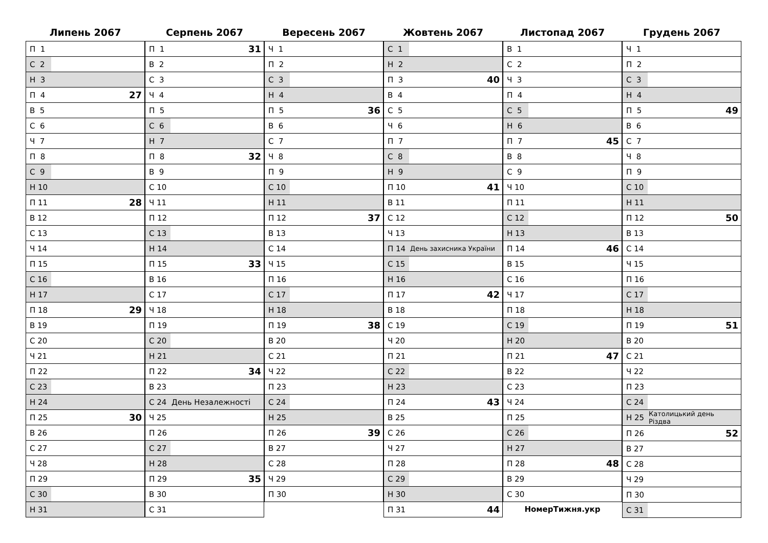Липень 2067
| П 1 | |
| С 2 | |
| Н 3 | |
| П 4 | 27 |
| В 5 | |
| С 6 | |
| Ч 7 | |
| П 8 | |
| С 9 | |
| Н 10 | |
| П 11 | 28 |
| В 12 | |
| С 13 | |
| Ч 14 | |
| П 15 | |
| С 16 | |
| Н 17 | |
| П 18 | 29 |
| В 19 | |
| С 20 | |
| Ч 21 | |
| П 22 | |
| С 23 | |
| Н 24 | |
| П 25 | 30 |
| В 26 | |
| С 27 | |
| Ч 28 | |
| П 29 | |
| С 30 | |
| Н 31 | |
Серпень 2067
| П 1 | 31 |
| В 2 | |
| С 3 | |
| Ч 4 | |
| П 5 | |
| С 6 | |
| Н 7 | |
| П 8 | 32 |
| В 9 | |
| С 10 | |
| Ч 11 | |
| П 12 | |
| С 13 | |
| Н 14 | |
| П 15 | 33 |
| В 16 | |
| С 17 | |
| Ч 18 | |
| П 19 | |
| С 20 | |
| Н 21 | |
| П 22 | 34 |
| В 23 | |
| С 24 | День Незалежності |
| Ч 25 | |
| П 26 | |
| С 27 | |
| Н 28 | |
| П 29 | 35 |
| В 30 | |
| С 31 | |
Вересень 2067
| Ч 1 | |
| П 2 | |
| С 3 | |
| Н 4 | |
| П 5 | 36 |
| В 6 | |
| С 7 | |
| Ч 8 | |
| П 9 | |
| С 10 | |
| Н 11 | |
| П 12 | 37 |
| В 13 | |
| С 14 | |
| Ч 15 | |
| П 16 | |
| С 17 | |
| Н 18 | |
| П 19 | 38 |
| В 20 | |
| С 21 | |
| Ч 22 | |
| П 23 | |
| С 24 | |
| Н 25 | |
| П 26 | 39 |
| В 27 | |
| С 28 | |
| Ч 29 | |
| П 30 | |
Жовтень 2067
| С 1 | |
| Н 2 | |
| П 3 | 40 |
| В 4 | |
| С 5 | |
| Ч 6 | |
| П 7 | |
| С 8 | |
| Н 9 | |
| П 10 | 41 |
| В 11 | |
| С 12 | |
| Ч 13 | |
| П 14 | День захисника України |
| С 15 | |
| Н 16 | |
| П 17 | 42 |
| В 18 | |
| С 19 | |
| Ч 20 | |
| П 21 | |
| С 22 | |
| Н 23 | |
| П 24 | 43 |
| В 25 | |
| С 26 | |
| Ч 27 | |
| П 28 | |
| С 29 | |
| Н 30 | |
| П 31 | 44 |
Листопад 2067
| В 1 | |
| С 2 | |
| Ч 3 | |
| П 4 | |
| С 5 | |
| Н 6 | |
| П 7 | 45 |
| В 8 | |
| С 9 | |
| Ч 10 | |
| П 11 | |
| С 12 | |
| Н 13 | |
| П 14 | 46 |
| В 15 | |
| С 16 | |
| Ч 17 | |
| П 18 | |
| С 19 | |
| Н 20 | |
| П 21 | 47 |
| В 22 | |
| С 23 | |
| Ч 24 | |
| П 25 | |
| С 26 | |
| Н 27 | |
| П 28 | 48 |
| В 29 | |
| С 30 | |
НомерТижня.укр
Грудень 2067
| Ч 1 | |
| П 2 | |
| С 3 | |
| Н 4 | |
| П 5 | 49 |
| В 6 | |
| С 7 | |
| Ч 8 | |
| П 9 | |
| С 10 | |
| Н 11 | |
| П 12 | 50 |
| В 13 | |
| С 14 | |
| Ч 15 | |
| П 16 | |
| С 17 | |
| Н 18 | |
| П 19 | 51 |
| В 20 | |
| С 21 | |
| Ч 22 | |
| П 23 | |
| С 24 | |
| Н 25 | Католицький день Різдва |
| П 26 | 52 |
| В 27 | |
| С 28 | |
| Ч 29 | |
| П 30 | |
| С 31 | |